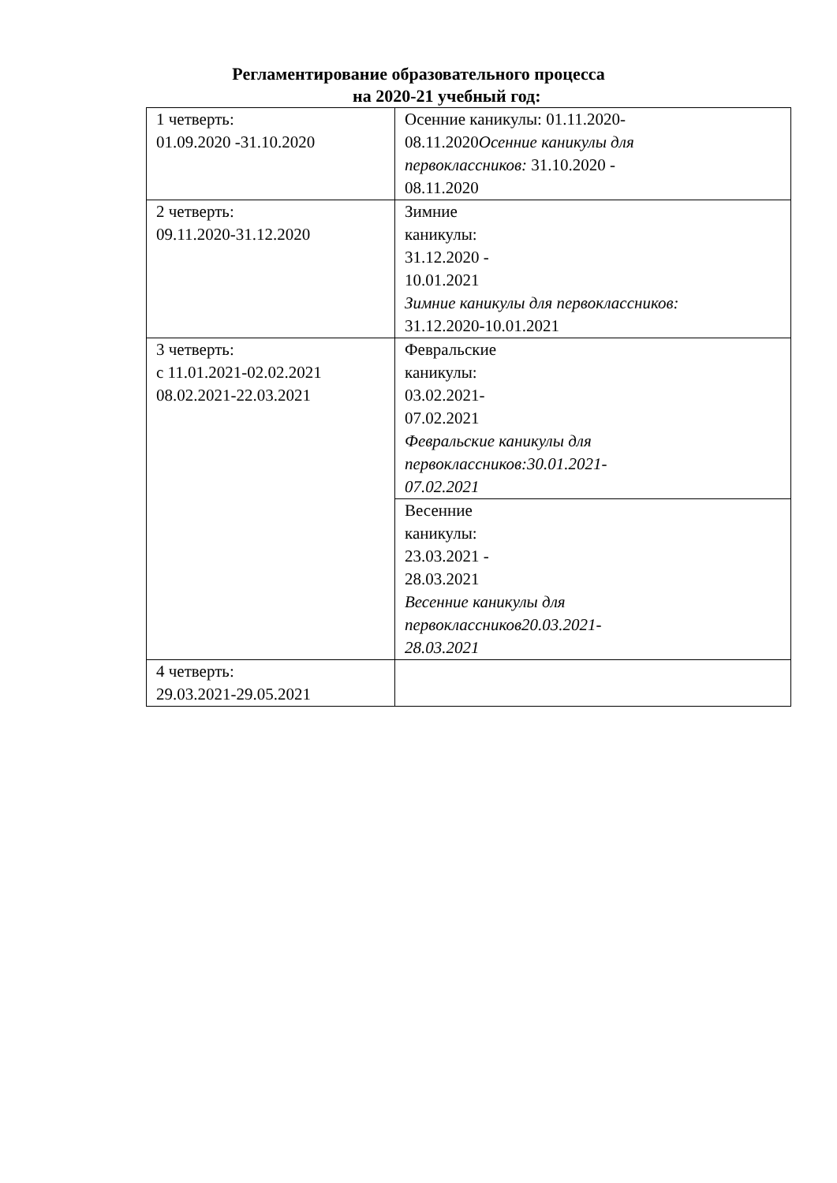Регламентирование образовательного процесса
на 2020-21 учебный год:
| 1 четверть: 01.09.2020 -31.10.2020 | Осенние каникулы: 01.11.2020- 08.11.2020 Осенние каникулы для первоклассников: 31.10.2020 - 08.11.2020 |
| 2 четверть: 09.11.2020-31.12.2020 | Зимние каникулы: 31.12.2020 - 10.01.2021 Зимние каникулы для первоклассников: 31.12.2020-10.01.2021 |
| 3 четверть: с 11.01.2021-02.02.2021 08.02.2021-22.03.2021 | Февральские каникулы: 03.02.2021- 07.02.2021 Февральские каникулы для первоклассников:30.01.2021- 07.02.2021 |
| | Весенние каникулы: 23.03.2021 - 28.03.2021 Весенние каникулы для первоклассников20.03.2021- 28.03.2021 |
| 4 четверть: 29.03.2021-29.05.2021 | |